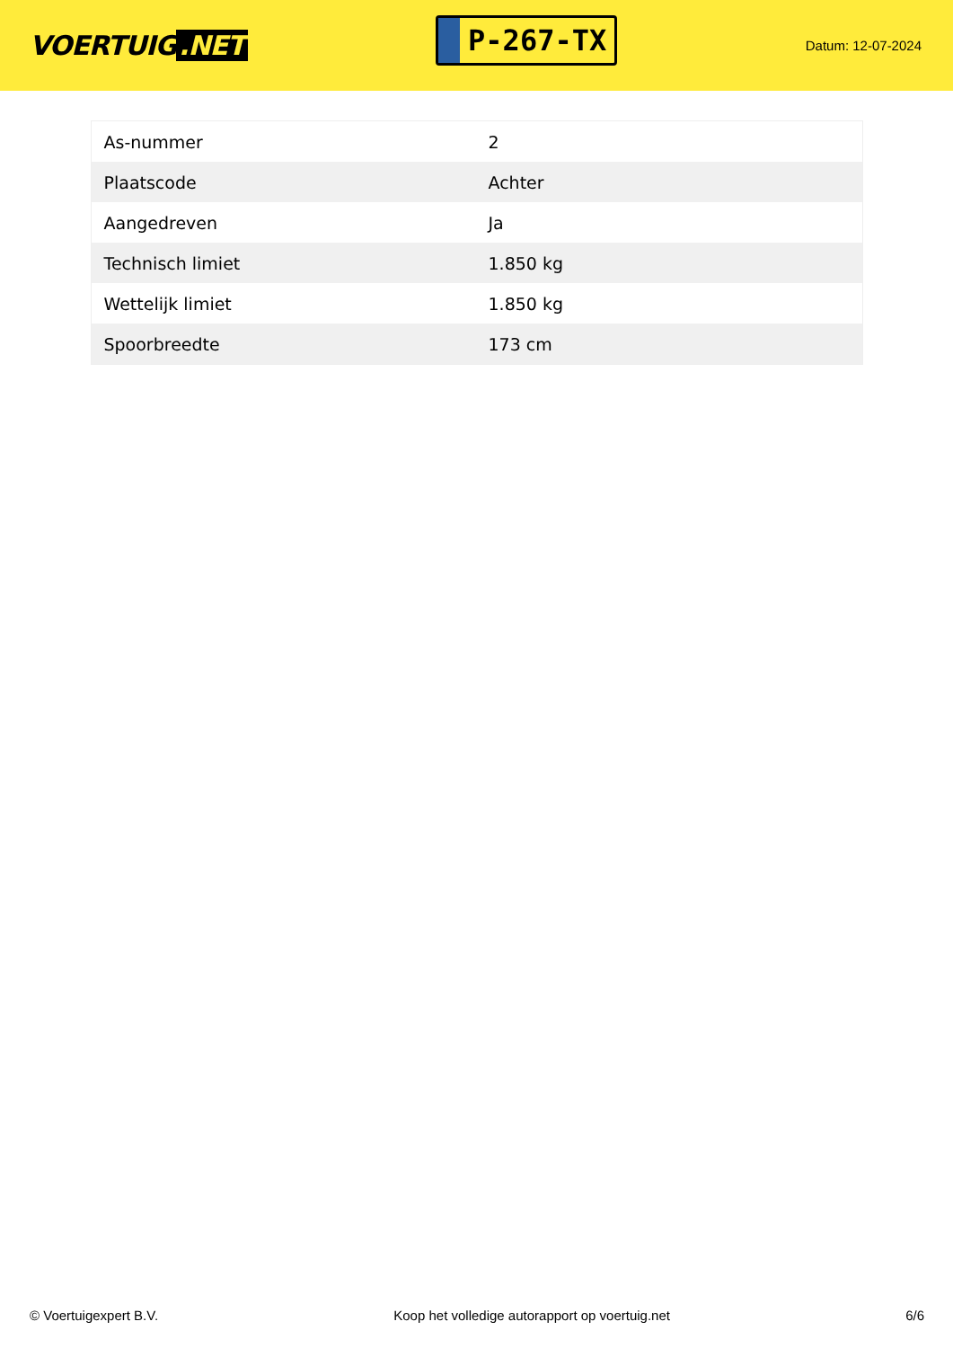VOERTUIG.NET
P-267-TX
Datum: 12-07-2024
| As-nummer | 2 |
| Plaatscode | Achter |
| Aangedreven | Ja |
| Technisch limiet | 1.850 kg |
| Wettelijk limiet | 1.850 kg |
| Spoorbreedte | 173 cm |
© Voertuigexpert B.V. Koop het volledige autorapport op voertuig.net 6/6